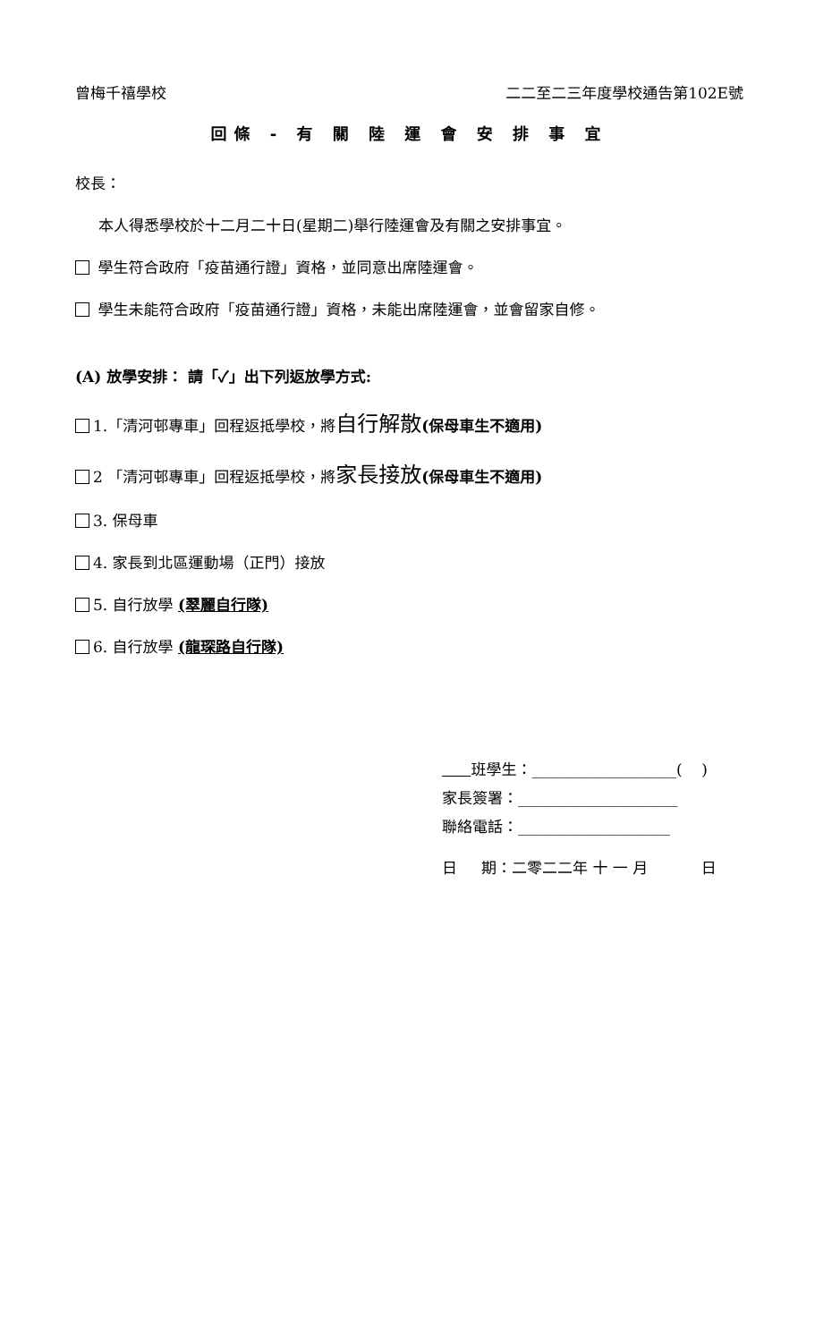曾梅千禧學校 二二至二三年度學校通告第102E號
回條 - 有 關 陸 運 會 安 排 事 宜
校長：
本人得悉學校於十二月二十日(星期二)舉行陸運會及有關之安排事宜。
學生符合政府「疫苗通行證」資格，並同意出席陸運會。
學生未能符合政府「疫苗通行證」資格，未能出席陸運會，並會留家自修。
(A) 放學安排： 請「✓」出下列返放學方式:
1.「清河邨專車」回程返抵學校，將自行解散(保母車生不適用)
2 「清河邨專車」回程返抵學校，將家長接放(保母車生不適用)
3. 保母車
4. 家長到北區運動場（正門）接放
5. 自行放學 (翠麗自行隊)
6. 自行放學 (龍琛路自行隊)
班學生：___________________( )
家長簽署：_____________________
聯絡電話：____________________
日 期：二零二二年 十 一 月 日